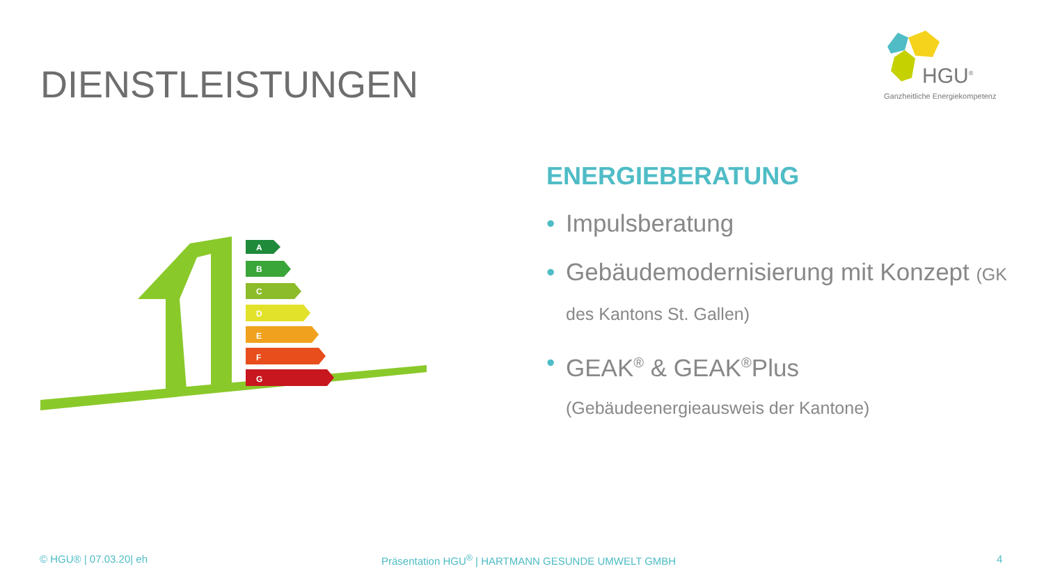DIENSTLEISTUNGEN
HGU<sup>®</sup>
Ganzheitliche Energiekompetenz
A
B
C
D
E
F
G
ENERGIEBERATUNG
• Impulsberatung
• Gebäudemodernisierung mit Konzept (GK des Kantons St. Gallen)
• GEAK<sup>®</sup> & GEAK<sup>®</sup>Plus
(Gebäudeenergieausweis der Kantone)
© HGU® | 07.03.20| eh
Präsentation HGU<sup>®</sup> | HARTMANN GESUNDE UMWELT GMBH
4